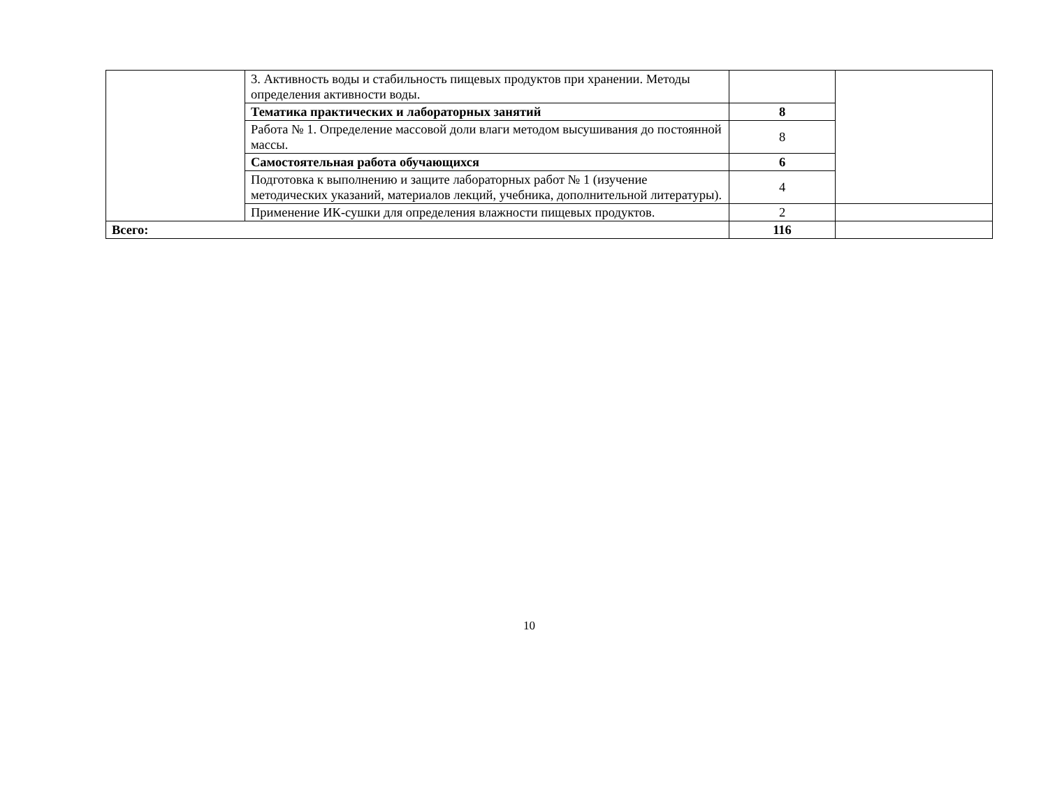| | 3. Активность воды и стабильность пищевых продуктов при хранении. Методы определения активности воды. | | |
| | Тематика практических и лабораторных занятий | 8 | |
| | Работа № 1. Определение массовой доли влаги методом высушивания до постоянной массы. | 8 | |
| | Самостоятельная работа обучающихся | 6 | |
| | Подготовка к выполнению и защите лабораторных работ № 1 (изучение методических указаний, материалов лекций, учебника, дополнительной литературы). | 4 | |
| | Применение ИК-сушки для определения влажности пищевых продуктов. | 2 | |
| Всего: | | 116 | |
10